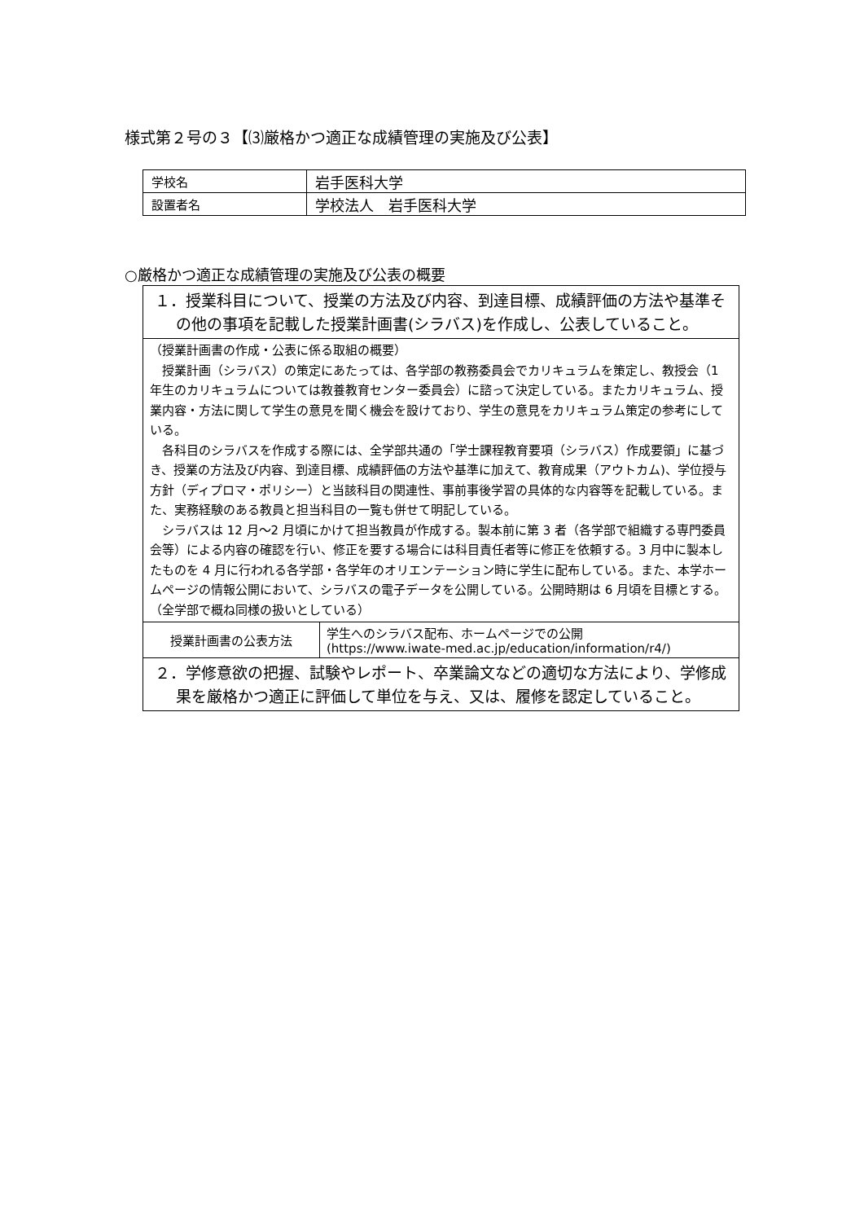様式第２号の３【⑶厳格かつ適正な成績管理の実施及び公表】
| 学校名 | 岩手医科大学 |
| 設置者名 | 学校法人 岩手医科大学 |
○厳格かつ適正な成績管理の実施及び公表の概要
１．授業科目について、授業の方法及び内容、到達目標、成績評価の方法や基準その他の事項を記載した授業計画書(シラバス)を作成し、公表していること。
（授業計画書の作成・公表に係る取組の概要）
　授業計画（シラバス）の策定にあたっては、各学部の教務委員会でカリキュラムを策定し、教授会（1 年生のカリキュラムについては教養教育センター委員会）に諮って決定している。またカリキュラム、授業内容・方法に関して学生の意見を聞く機会を設けており、学生の意見をカリキュラム策定の参考にしている。
　各科目のシラバスを作成する際には、全学部共通の「学士課程教育要項（シラバス）作成要領」に基づき、授業の方法及び内容、到達目標、成績評価の方法や基準に加えて、教育成果（アウトカム)、学位授与方針（ディプロマ・ポリシー）と当該科目の関連性、事前事後学習の具体的な内容等を記載している。また、実務経験のある教員と担当科目の一覧も併せて明記している。
　シラバスは 12 月～2 月頃にかけて担当教員が作成する。製本前に第 3 者（各学部で組織する専門委員会等）による内容の確認を行い、修正を要する場合には科目責任者等に修正を依頼する。3 月中に製本したものを 4 月に行われる各学部・各学年のオリエンテーション時に学生に配布している。また、本学ホームページの情報公開において、シラバスの電子データを公開している。公開時期は 6 月頃を目標とする。
（全学部で概ね同様の扱いとしている）
| 授業計画書の公表方法 | 学生へのシラバス配布、ホームページでの公開 (https://www.iwate-med.ac.jp/education/information/r4/) |
２．学修意欲の把握、試験やレポート、卒業論文などの適切な方法により、学修成果を厳格かつ適正に評価して単位を与え、又は、履修を認定していること。